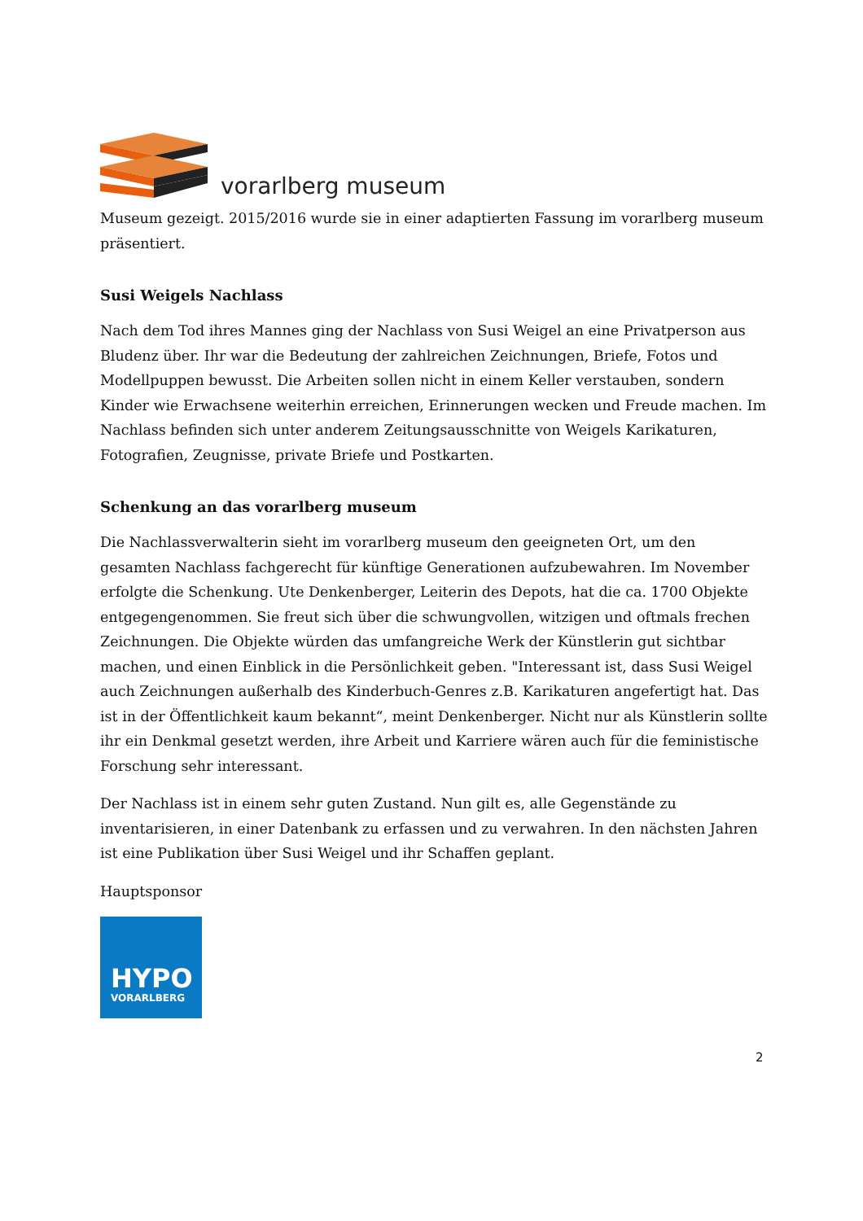vorarlberg museum
Museum gezeigt. 2015/2016 wurde sie in einer adaptierten Fassung im vorarlberg museum präsentiert.
Susi Weigels Nachlass
Nach dem Tod ihres Mannes ging der Nachlass von Susi Weigel an eine Privatperson aus Bludenz über. Ihr war die Bedeutung der zahlreichen Zeichnungen, Briefe, Fotos und Modellpuppen bewusst. Die Arbeiten sollen nicht in einem Keller verstauben, sondern Kinder wie Erwachsene weiterhin erreichen, Erinnerungen wecken und Freude machen. Im Nachlass befinden sich unter anderem Zeitungsausschnitte von Weigels Karikaturen, Fotografien, Zeugnisse, private Briefe und Postkarten.
Schenkung an das vorarlberg museum
Die Nachlassverwalterin sieht im vorarlberg museum den geeigneten Ort, um den gesamten Nachlass fachgerecht für künftige Generationen aufzubewahren. Im November erfolgte die Schenkung. Ute Denkenberger, Leiterin des Depots, hat die ca. 1700 Objekte entgegengenommen. Sie freut sich über die schwungvollen, witzigen und oftmals frechen Zeichnungen. Die Objekte würden das umfangreiche Werk der Künstlerin gut sichtbar machen, und einen Einblick in die Persönlichkeit geben. "Interessant ist, dass Susi Weigel auch Zeichnungen außerhalb des Kinderbuch-Genres z.B. Karikaturen angefertigt hat. Das ist in der Öffentlichkeit kaum bekannt“, meint Denkenberger. Nicht nur als Künstlerin sollte ihr ein Denkmal gesetzt werden, ihre Arbeit und Karriere wären auch für die feministische Forschung sehr interessant.
Der Nachlass ist in einem sehr guten Zustand. Nun gilt es, alle Gegenstände zu inventarisieren, in einer Datenbank zu erfassen und zu verwahren. In den nächsten Jahren ist eine Publikation über Susi Weigel und ihr Schaffen geplant.
Hauptsponsor
HYPO
VORARLBERG
2